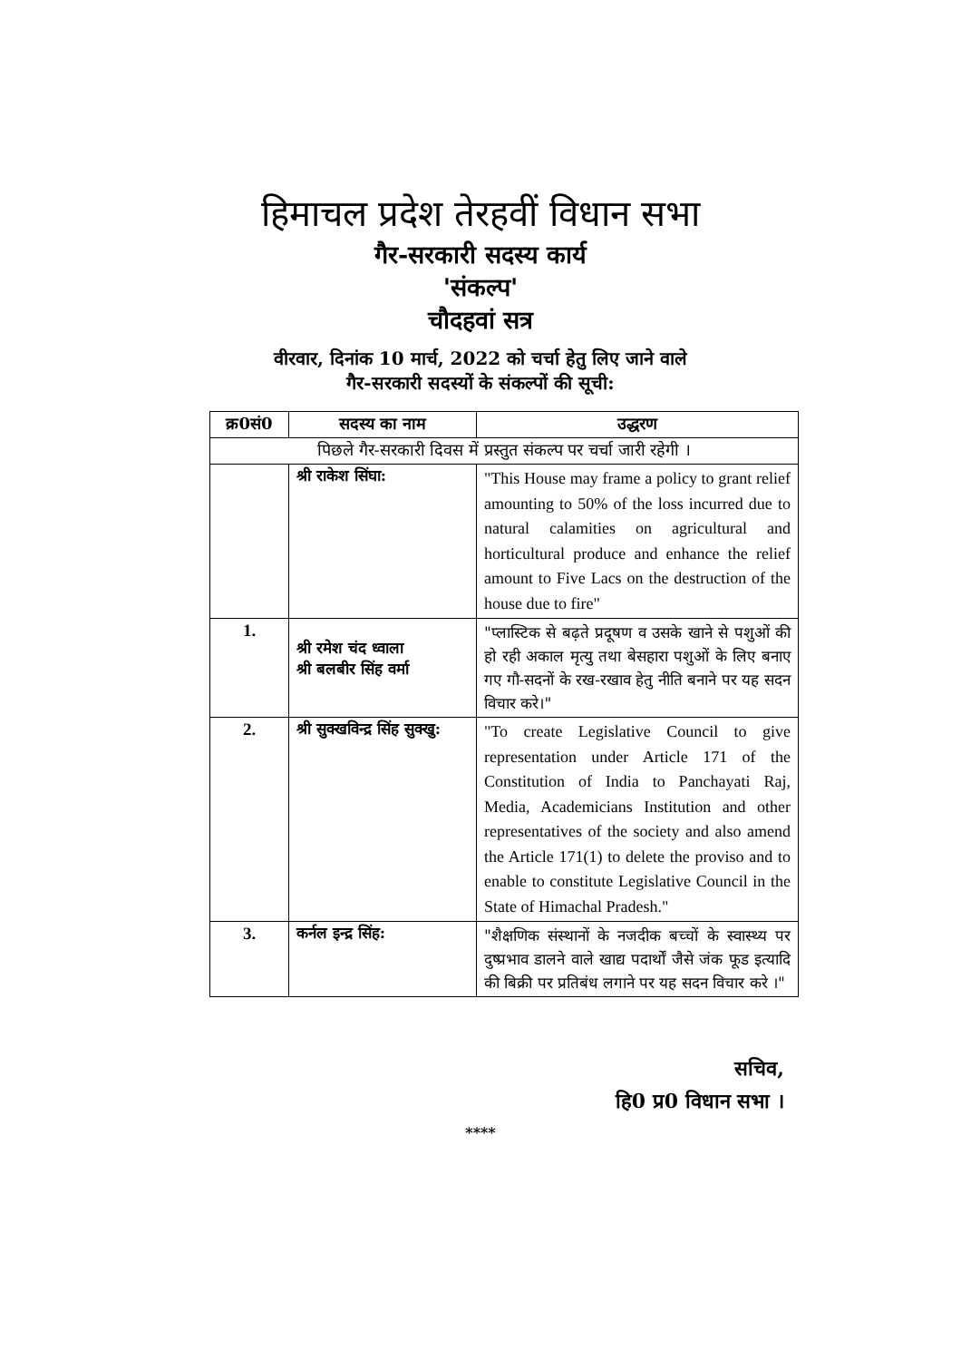हिमाचल प्रदेश तेरहवीं विधान सभा
गैर-सरकारी सदस्य कार्य
'संकल्प'
चौदहवां सत्र
वीरवार, दिनांक 10 मार्च, 2022 को चर्चा हेतु लिए जाने वाले
गैर-सरकारी सदस्यों के संकल्पों की सूची:
| क्र0सं0 | सदस्य का नाम | उद्धरण |
| --- | --- | --- |
| पिछले गैर-सरकारी दिवस में प्रस्तुत संकल्प पर चर्चा जारी रहेगी । | | |
| | श्री राकेश सिंघा: | "This House may frame a policy to grant relief amounting to 50% of the loss incurred due to natural calamities on agricultural and horticultural produce and enhance the relief amount to Five Lacs on the destruction of the house due to fire" |
| 1. | श्री रमेश चंद ध्वाला श्री बलबीर सिंह वर्मा | "प्लास्टिक से बढ़ते प्रदूषण व उसके खाने से पशुओं की हो रही अकाल मृत्यु तथा बेसहारा पशुओं के लिए बनाए गए गौ-सदनों के रख-रखाव हेतु नीति बनाने पर यह सदन विचार करे।" |
| 2. | श्री सुक्खविन्द्र सिंह सुक्खु: | "To create Legislative Council to give representation under Article 171 of the Constitution of India to Panchayati Raj, Media, Academicians Institution and other representatives of the society and also amend the Article 171(1) to delete the proviso and to enable to constitute Legislative Council in the State of Himachal Pradesh." |
| 3. | कर्नल इन्द्र सिंह: | "शैक्षणिक संस्थानों के नजदीक बच्चों के स्वास्थ्य पर दुष्प्रभाव डालने वाले खाद्य पदार्थों जैसे जंक फूड इत्यादि की बिक्री पर प्रतिबंध लगाने पर यह सदन विचार करे ।" |
सचिव,
हि0 प्र0 विधान सभा ।
****